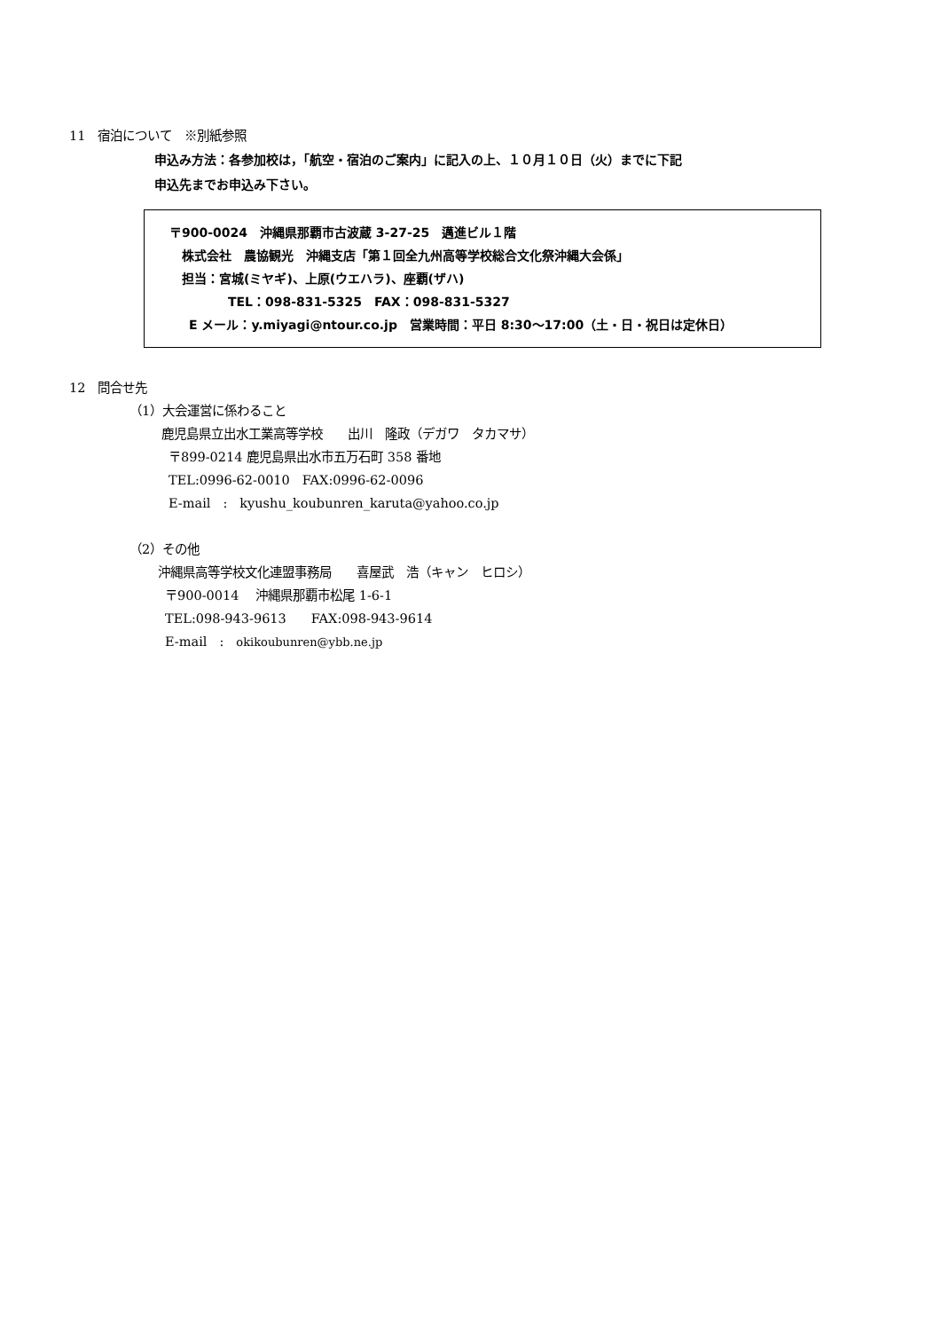11　宿泊について　※別紙参照
申込み方法：各参加校は，「航空・宿泊のご案内」に記入の上、１０月１０日（火）までに下記
申込先までお申込み下さい。
〒900-0024　沖縄県那覇市古波蔵 3-27-25　邁進ビル１階
株式会社　農協観光　沖縄支店「第１回全九州高等学校総合文化祭沖縄大会係」
担当：宮城(ミヤギ)、上原(ウエハラ)、座覇(ザハ)
TEL：098-831-5325　FAX：098-831-5327
E メール：y.miyagi@ntour.co.jp　営業時間：平日 8:30～17:00（土・日・祝日は定休日）
12　問合せ先
（1）大会運営に係わること
鹿児島県立出水工業高等学校　　出川　隆政（デガワ　タカマサ）
〒899-0214 鹿児島県出水市五万石町 358 番地
TEL:0996-62-0010　FAX:0996-62-0096
E-mail　:　kyushu_koubunren_karuta@yahoo.co.jp
（2）その他
沖縄県高等学校文化連盟事務局　　喜屋武　浩（キャン　ヒロシ）
〒900-0014　 沖縄県那覇市松尾 1-6-1
TEL:098-943-9613　　FAX:098-943-9614
E-mail　:　okikoubunren@ybb.ne.jp